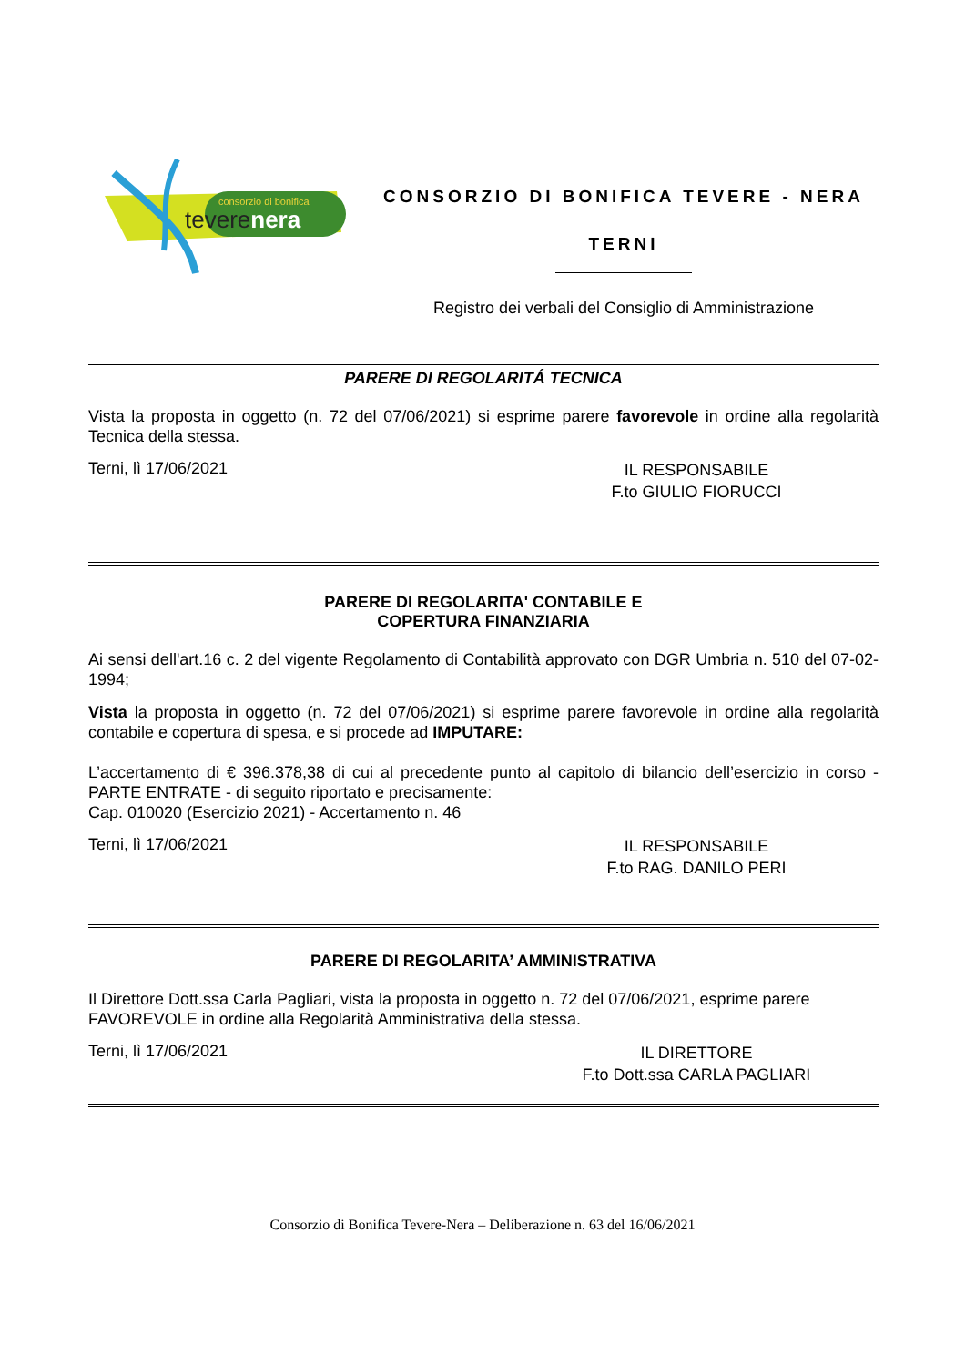consorzio di bonifica
teverenera
CONSORZIO DI BONIFICA TEVERE - NERA
TERNI
Registro dei verbali del Consiglio di Amministrazione
PARERE DI REGOLARITÁ TECNICA
Vista la proposta in oggetto (n. 72 del 07/06/2021) si esprime parere favorevole in ordine alla regolarità Tecnica della stessa.
Terni, lì 17/06/2021
IL RESPONSABILE
F.to GIULIO FIORUCCI
PARERE DI REGOLARITA' CONTABILE E
COPERTURA FINANZIARIA
Ai sensi dell'art.16 c. 2 del vigente Regolamento di Contabilità approvato con DGR Umbria n. 510 del 07-02-1994;
Vista la proposta in oggetto (n. 72 del 07/06/2021) si esprime parere favorevole in ordine alla regolarità contabile e copertura di spesa, e si procede ad IMPUTARE:
L’accertamento di € 396.378,38 di cui al precedente punto al capitolo di bilancio dell’esercizio in corso - PARTE ENTRATE - di seguito riportato e precisamente:
Cap. 010020 (Esercizio 2021) - Accertamento n. 46
Terni, lì 17/06/2021
IL RESPONSABILE
F.to RAG. DANILO PERI
PARERE DI REGOLARITA’ AMMINISTRATIVA
Il Direttore Dott.ssa Carla Pagliari, vista la proposta in oggetto n. 72 del 07/06/2021, esprime parere FAVOREVOLE in ordine alla Regolarità Amministrativa della stessa.
Terni, lì 17/06/2021
IL DIRETTORE
F.to Dott.ssa CARLA PAGLIARI
Consorzio di Bonifica Tevere-Nera – Deliberazione n. 63 del 16/06/2021